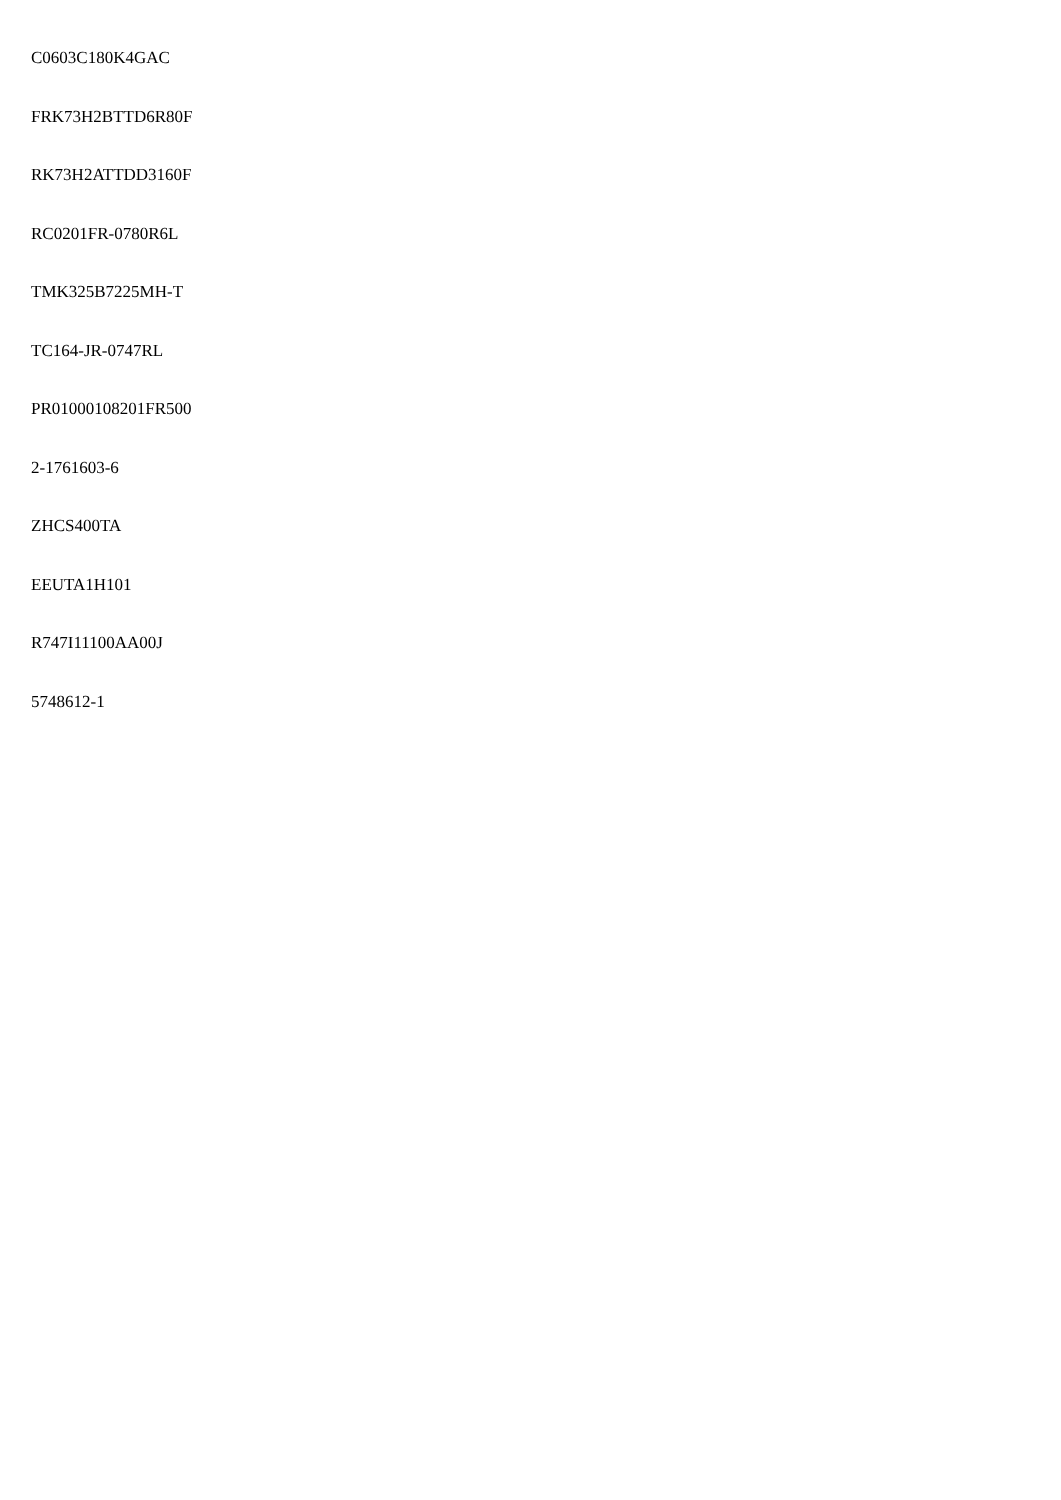C0603C180K4GAC
FRK73H2BTTD6R80F
RK73H2ATTDD3160F
RC0201FR-0780R6L
TMK325B7225MH-T
TC164-JR-0747RL
PR01000108201FR500
2-1761603-6
ZHCS400TA
EEUTA1H101
R747I11100AA00J
5748612-1